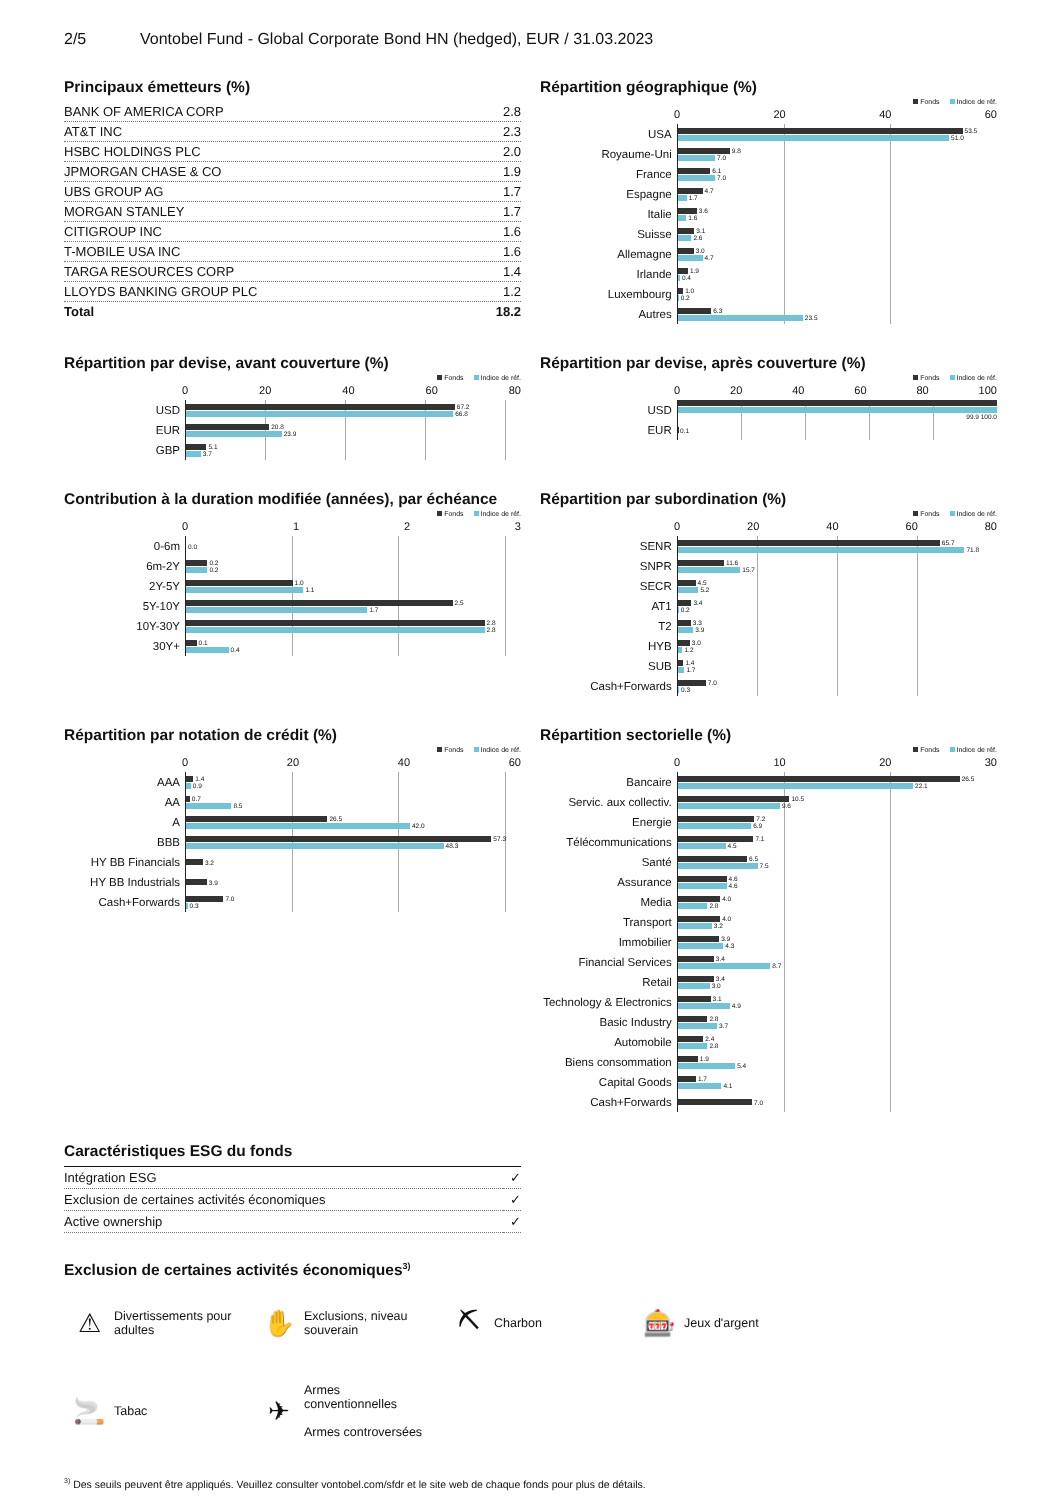2/5 Vontobel Fund - Global Corporate Bond HN (hedged), EUR / 31.03.2023
Principaux émetteurs (%)
| BANK OF AMERICA CORP | 2.8 |
| AT&T INC | 2.3 |
| HSBC HOLDINGS PLC | 2.0 |
| JPMORGAN CHASE & CO | 1.9 |
| UBS GROUP AG | 1.7 |
| MORGAN STANLEY | 1.7 |
| CITIGROUP INC | 1.6 |
| T-MOBILE USA INC | 1.6 |
| TARGA RESOURCES CORP | 1.4 |
| LLOYDS BANKING GROUP PLC | 1.2 |
| Total | 18.2 |
Répartition géographique (%)
Fonds Indice de réf.
0 20 40 60
USA
53.5
51.0
Royaume-Uni
9.8
7.0
France
6.1
7.0
Espagne
4.7
1.7
Italie
3.6
1.6
Suisse
3.1
2.6
Allemagne
3.0
4.7
Irlande
1.9
0.4
Luxembourg
1.0
0.2
Autres
6.3
23.5
Répartition par devise, avant couverture (%)
Fonds Indice de réf.
0 20 40 60 80
USD
67.2
66.8
EUR
20.8
23.9
GBP
5.1
3.7
Répartition par devise, après couverture (%)
Fonds Indice de réf.
0 20 40 60 80 100
USD
99.9 100.0
EUR
0.1
Contribution à la duration modifiée (années), par échéance
Fonds Indice de réf.
0123
0-6m
0.0
6m-2Y
0.2
0.2
2Y-5Y
1.0
1.1
5Y-10Y
2.5
1.7
10Y-30Y
2.8
2.8
30Y+
0.1
0.4
Répartition par subordination (%)
Fonds Indice de réf.
0 20 40 60 80
SENR
65.7
71.8
SNPR
11.6
15.7
SECR
4.5
5.2
AT1
3.4
0.2
T2
3.3
3.9
HYB
3.0
1.2
SUB
1.4
1.7
Cash+Forwards
7.0
0.3
Répartition par notation de crédit (%)
Fonds Indice de réf.
0 20 40 60
AAA
1.4
0.9
AA
0.7
8.5
A
26.5
42.0
BBB
57.3
48.3
HY BB Financials
3.2
HY BB Industrials
3.9
Cash+Forwards
7.0
0.3
Répartition sectorielle (%)
Fonds Indice de réf.
0 10 20 30
Bancaire
26.5
22.1
Servic. aux collectiv.
10.5
9.6
Energie
7.2
6.9
Télécommunications
7.1
4.5
Santé
6.5
7.5
Assurance
4.6
4.6
Media
4.0
2.8
Transport
4.0
3.2
Immobilier
3.9
4.3
Financial Services
3.4
8.7
Retail
3.4
3.0
Technology & Electronics
3.1
4.9
Basic Industry
2.8
3.7
Automobile
2.4
2.8
Biens consommation
1.9
5.4
Capital Goods
1.7
4.1
Cash+Forwards
7.0
Caractéristiques ESG du fonds
| Intégration ESG | ✓ |
| Exclusion de certaines activités économiques | ✓ |
| Active ownership | ✓ |
Exclusion de certaines activités économiques<sup>3)</sup>
⚠ Divertissements pour
adultes
✋ Exclusions, niveau
souverain
⛏ Charbon
🎰 Jeux d'argent
🚬 Tabac
✈ Armes
conventionnelles
Armes controversées
<sup>3)</sup> Des seuils peuvent être appliqués. Veuillez consulter vontobel.com/sfdr et le site web de chaque fonds pour plus de détails.